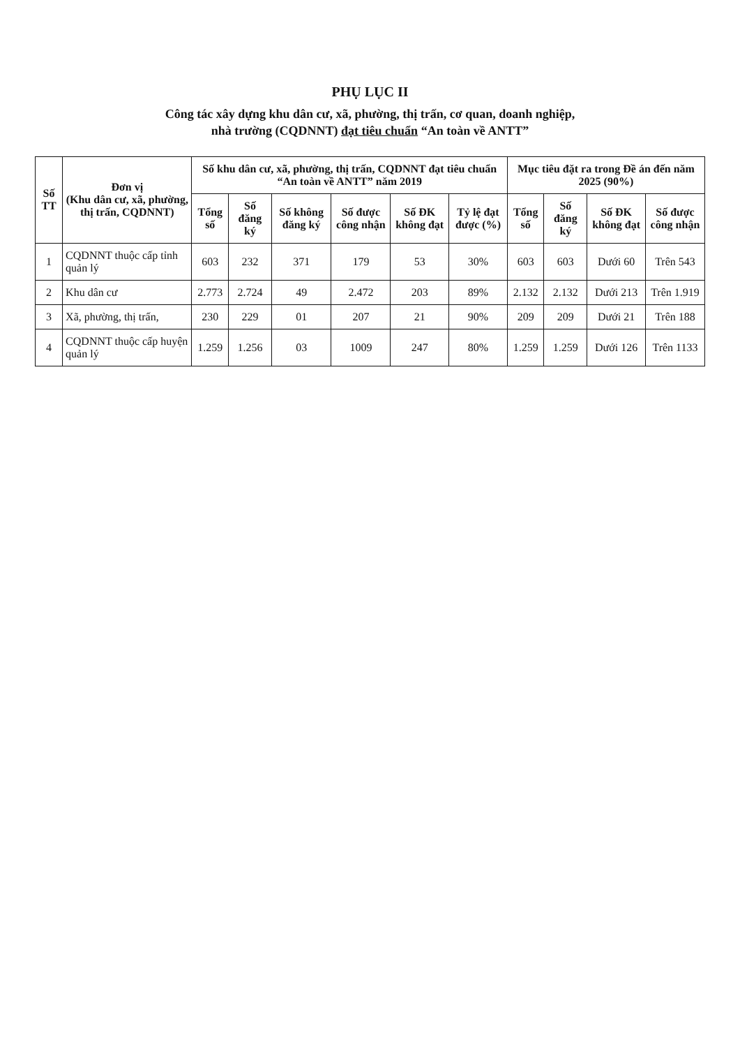PHỤ LỤC II
Công tác xây dựng khu dân cư, xã, phường, thị trấn, cơ quan, doanh nghiệp,
nhà trường (CQDNNT) đạt tiêu chuẩn “An toàn về ANTT”
| Số TT | Đơn vị (Khu dân cư, xã, phường, thị trấn, CQDNNT) | Số khu dân cư, xã, phường, thị trấn, CQDNNT đạt tiêu chuẩn “An toàn về ANTT” năm 2019 | | | | | | Mục tiêu đặt ra trong Đề án đến năm 2025 (90%) | | | |
| --- | --- | --- | --- | --- | --- | --- | --- | --- | --- | --- | --- |
| | | Tổng số | Số đăng ký | Số không đăng ký | Số được công nhận | Số ĐK không đạt | Tỷ lệ đạt được (%) | Tổng số | Số đăng ký | Số ĐK không đạt | Số được công nhận |
| 1 | CQDNNT thuộc cấp tỉnh quản lý | 603 | 232 | 371 | 179 | 53 | 30% | 603 | 603 | Dưới 60 | Trên 543 |
| 2 | Khu dân cư | 2.773 | 2.724 | 49 | 2.472 | 203 | 89% | 2.132 | 2.132 | Dưới 213 | Trên 1.919 |
| 3 | Xã, phường, thị trấn, | 230 | 229 | 01 | 207 | 21 | 90% | 209 | 209 | Dưới 21 | Trên 188 |
| 4 | CQDNNT thuộc cấp huyện quản lý | 1.259 | 1.256 | 03 | 1009 | 247 | 80% | 1.259 | 1.259 | Dưới 126 | Trên 1133 |